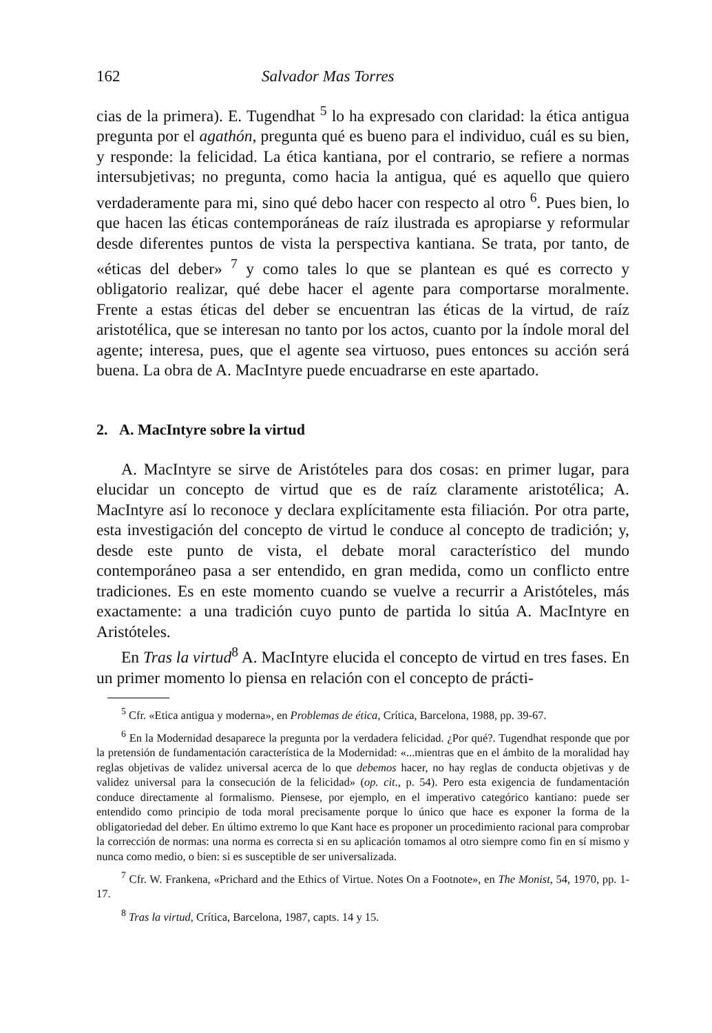162 Salvador Mas Torres
cias de la primera). E. Tugendhat <sup>5</sup> lo ha expresado con claridad: la ética antigua pregunta por el agathón, pregunta qué es bueno para el individuo, cuál es su bien, y responde: la felicidad. La ética kantiana, por el contrario, se refiere a normas intersubjetivas; no pregunta, como hacia la antigua, qué es aquello que quiero verdaderamente para mi, sino qué debo hacer con respecto al otro <sup>6</sup>. Pues bien, lo que hacen las éticas contemporáneas de raíz ilustrada es apropiarse y reformular desde diferentes puntos de vista la perspectiva kantiana. Se trata, por tanto, de «éticas del deber» <sup>7</sup> y como tales lo que se plantean es qué es correcto y obligatorio realizar, qué debe hacer el agente para comportarse moralmente. Frente a estas éticas del deber se encuentran las éticas de la virtud, de raíz aristotélica, que se interesan no tanto por los actos, cuanto por la índole moral del agente; interesa, pues, que el agente sea virtuoso, pues entonces su acción será buena. La obra de A. MacIntyre puede encuadrarse en este apartado.
2. A. MacIntyre sobre la virtud
A. MacIntyre se sirve de Aristóteles para dos cosas: en primer lugar, para elucidar un concepto de virtud que es de raíz claramente aristotélica; A. MacIntyre así lo reconoce y declara explícitamente esta filiación. Por otra parte, esta investigación del concepto de virtud le conduce al concepto de tradición; y, desde este punto de vista, el debate moral característico del mundo contemporáneo pasa a ser entendido, en gran medida, como un conflicto entre tradiciones. Es en este momento cuando se vuelve a recurrir a Aristóteles, más exactamente: a una tradición cuyo punto de partida lo sitúa A. MacIntyre en Aristóteles.
En Tras la virtud<sup>8</sup> A. MacIntyre elucida el concepto de virtud en tres fases. En un primer momento lo piensa en relación con el concepto de prácti-
<sup>5</sup> Cfr. «Etica antigua y moderna», en Problemas de ética, Crítica, Barcelona, 1988, pp. 39-67.
<sup>6</sup> En la Modernidad desaparece la pregunta por la verdadera felicidad. ¿Por qué?. Tugendhat responde que por la pretensión de fundamentación característica de la Modernidad: «...mientras que en el ámbito de la moralidad hay reglas objetivas de validez universal acerca de lo que debemos hacer, no hay reglas de conducta objetivas y de validez universal para la consecución de la felicidad» (op. cit., p. 54). Pero esta exigencia de fundamentación conduce directamente al formalismo. Piensese, por ejemplo, en el imperativo categórico kantiano: puede ser entendido como principio de toda moral precisamente porque lo único que hace es exponer la forma de la obligatoriedad del deber. En último extremo lo que Kant hace es proponer un procedimiento racional para comprobar la corrección de normas: una norma es correcta si en su aplicación tomamos al otro siempre como fin en sí mismo y nunca como medio, o bien: si es susceptible de ser universalizada.
<sup>7</sup> Cfr. W. Frankena, «Prichard and the Ethics of Virtue. Notes On a Footnote», en The Monist, 54, 1970, pp. 1-17.
<sup>8</sup> Tras la virtud, Crítica, Barcelona, 1987, capts. 14 y 15.